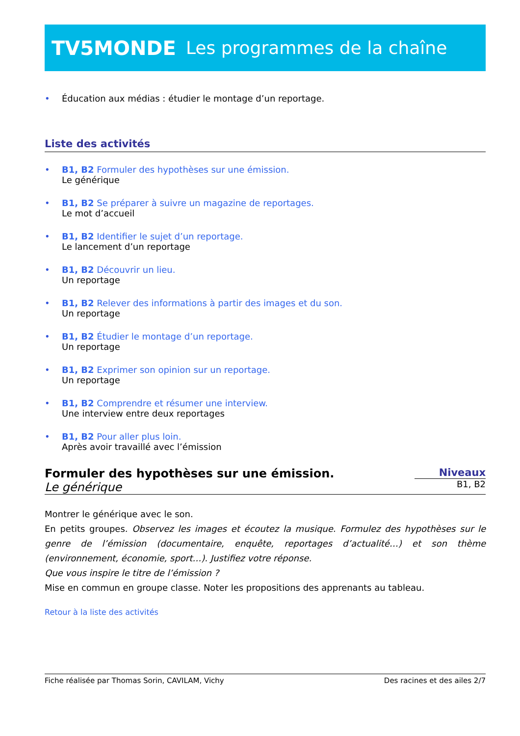TV5MONDE Les programmes de la chaîne
• Éducation aux médias : étudier le montage d’un reportage.
Liste des activités
• B1, B2 Formuler des hypothèses sur une émission.
Le générique
• B1, B2 Se préparer à suivre un magazine de reportages.
Le mot d’accueil
• B1, B2 Identifier le sujet d’un reportage.
Le lancement d’un reportage
• B1, B2 Découvrir un lieu.
Un reportage
• B1, B2 Relever des informations à partir des images et du son.
Un reportage
• B1, B2 Étudier le montage d’un reportage.
Un reportage
• B1, B2 Exprimer son opinion sur un reportage.
Un reportage
• B1, B2 Comprendre et résumer une interview.
Une interview entre deux reportages
• B1, B2 Pour aller plus loin.
Après avoir travaillé avec l’émission
Formuler des hypothèses sur une émission.
Le générique
Niveaux
B1, B2
Montrer le générique avec le son.
En petits groupes. Observez les images et écoutez la musique. Formulez des hypothèses sur le genre de l’émission (documentaire, enquête, reportages d’actualité…) et son thème (environnement, économie, sport…). Justifiez votre réponse.
Que vous inspire le titre de l’émission ?
Mise en commun en groupe classe. Noter les propositions des apprenants au tableau.
Retour à la liste des activités
Fiche réalisée par Thomas Sorin, CAVILAM, Vichy Des racines et des ailes 2/7